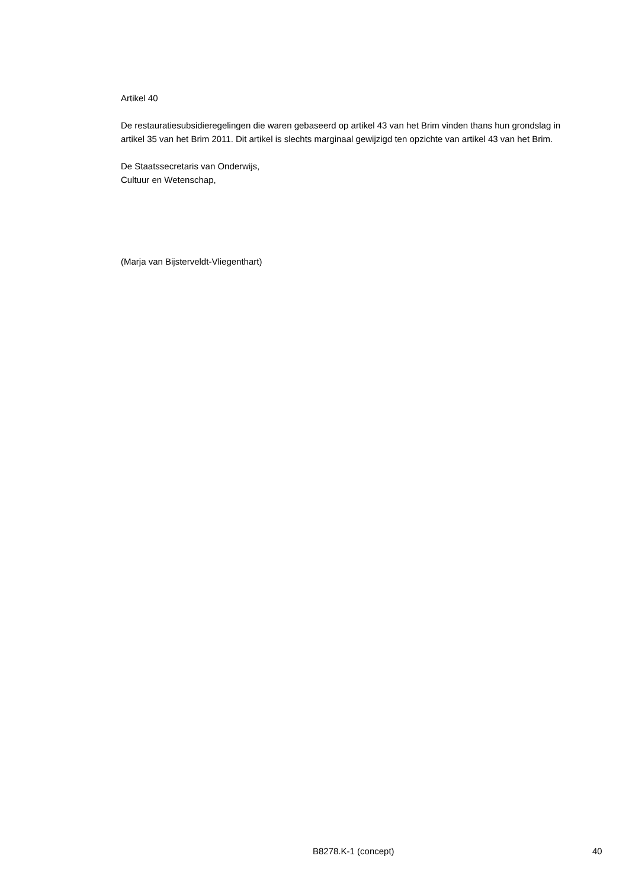Artikel 40
De restauratiesubsidieregelingen die waren gebaseerd op artikel 43 van het Brim vinden thans hun grondslag in artikel 35 van het Brim 2011. Dit artikel is slechts marginaal gewijzigd ten opzichte van artikel 43 van het Brim.
De Staatssecretaris van Onderwijs,
Cultuur en Wetenschap,
(Marja van Bijsterveldt-Vliegenthart)
B8278.K-1 (concept) 40